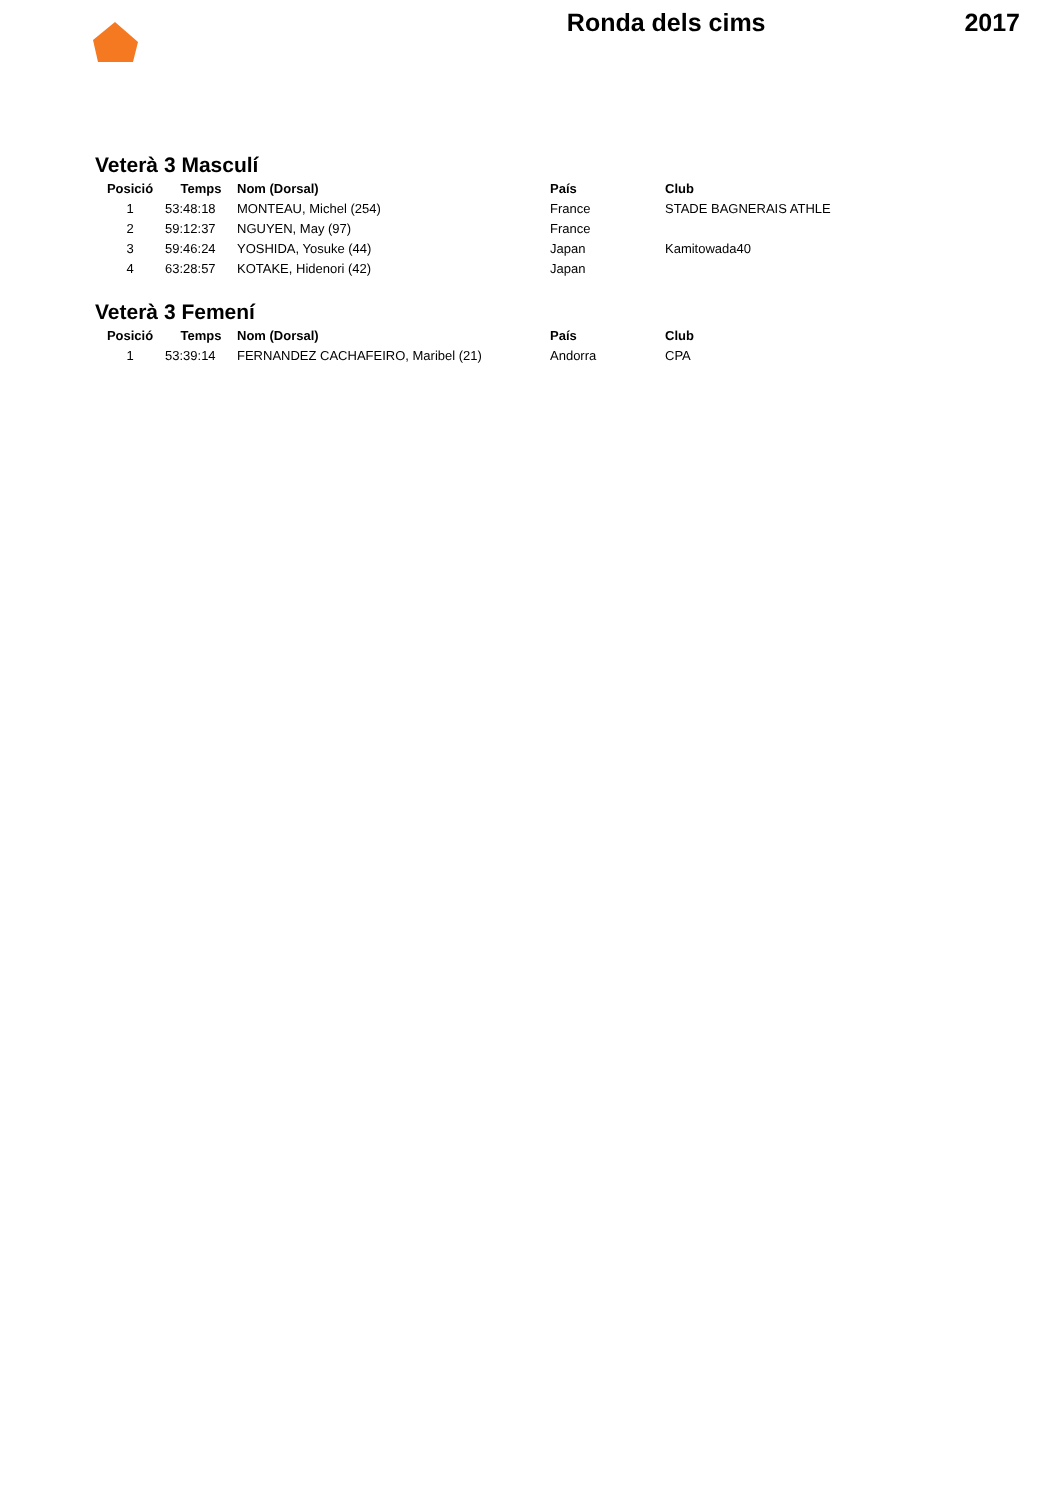Ronda dels cims 2017
Veterà 3 Masculí
| Posició | Temps | Nom (Dorsal) | País | Club |
| --- | --- | --- | --- | --- |
| 1 | 53:48:18 | MONTEAU, Michel (254) | France | STADE BAGNERAIS ATHLE |
| 2 | 59:12:37 | NGUYEN, May (97) | France | |
| 3 | 59:46:24 | YOSHIDA, Yosuke (44) | Japan | Kamitowada40 |
| 4 | 63:28:57 | KOTAKE, Hidenori (42) | Japan | |
Veterà 3 Femení
| Posició | Temps | Nom (Dorsal) | País | Club |
| --- | --- | --- | --- | --- |
| 1 | 53:39:14 | FERNANDEZ CACHAFEIRO, Maribel (21) | Andorra | CPA |